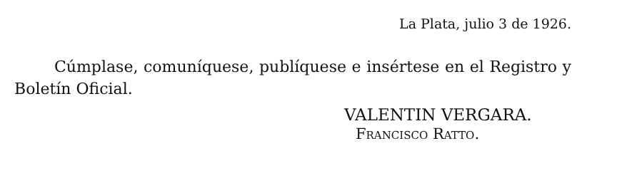La Plata, julio 3 de 1926.
Cúmplase, comuníquese, publíquese e insértese en el Registro y Boletín Oficial.
VALENTIN VERGARA.
FRANCISCO RATTO.